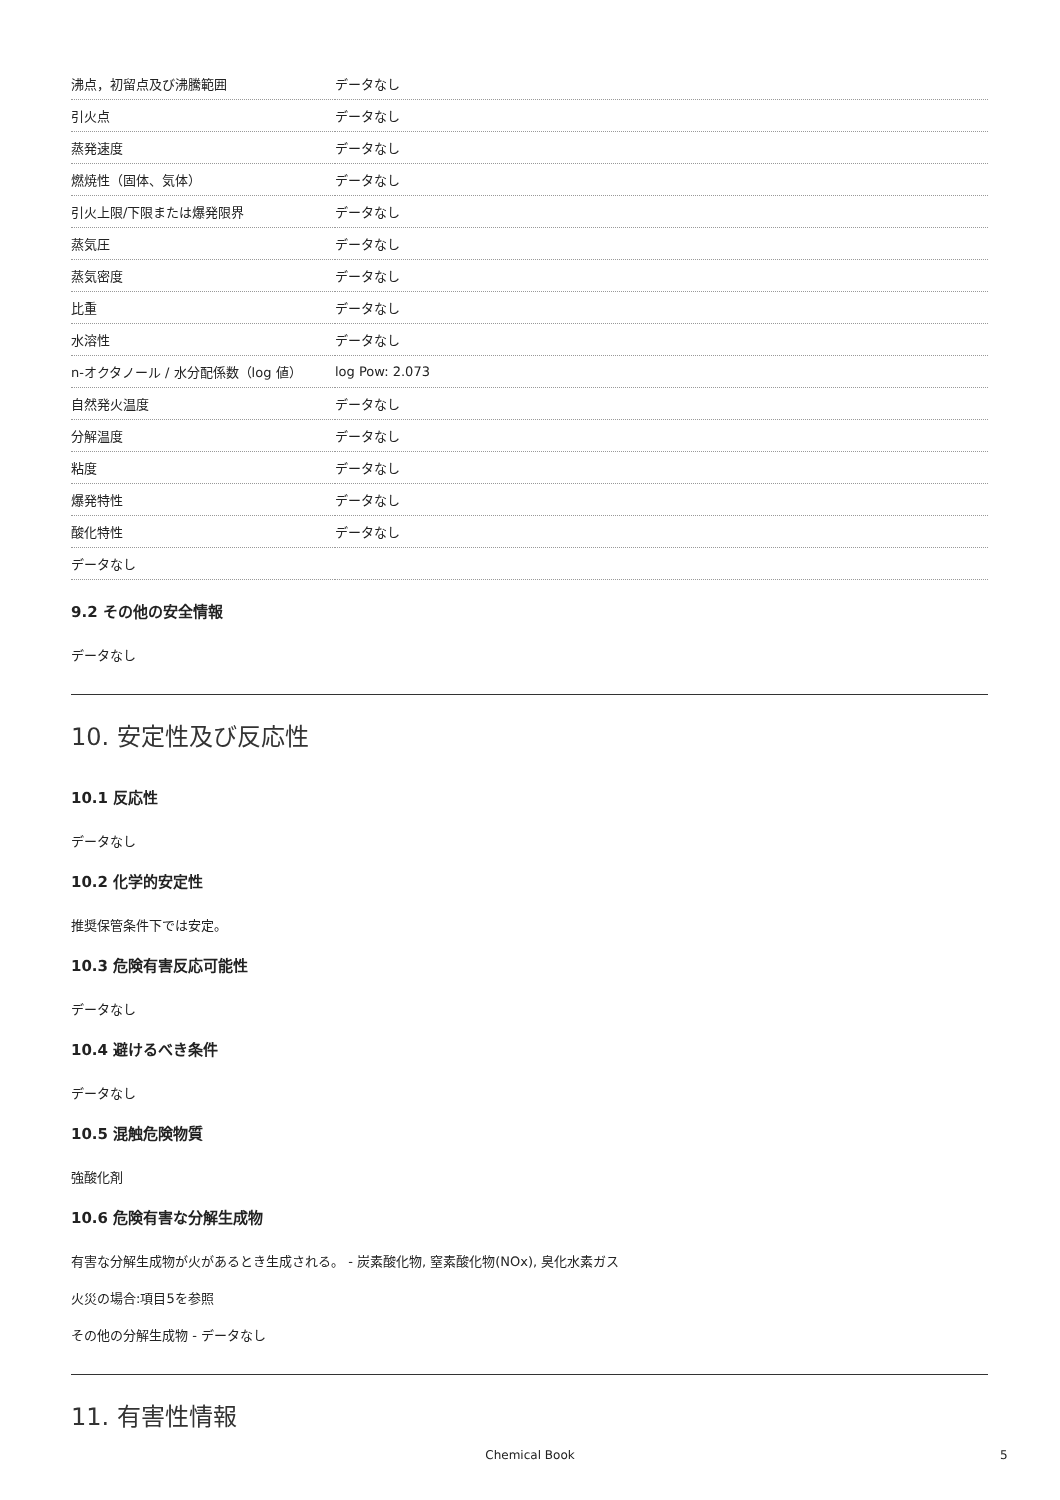| 沸点，初留点及び沸騰範囲 | データなし |
| 引火点 | データなし |
| 蒸発速度 | データなし |
| 燃焼性（固体、気体） | データなし |
| 引火上限/下限または爆発限界 | データなし |
| 蒸気圧 | データなし |
| 蒸気密度 | データなし |
| 比重 | データなし |
| 水溶性 | データなし |
| n-オクタノール / 水分配係数（log 値） | log Pow: 2.073 |
| 自然発火温度 | データなし |
| 分解温度 | データなし |
| 粘度 | データなし |
| 爆発特性 | データなし |
| 酸化特性 | データなし |
| データなし | |
9.2 その他の安全情報
データなし
10. 安定性及び反応性
10.1 反応性
データなし
10.2 化学的安定性
推奨保管条件下では安定。
10.3 危険有害反応可能性
データなし
10.4 避けるべき条件
データなし
10.5 混触危険物質
強酸化剤
10.6 危険有害な分解生成物
有害な分解生成物が火があるとき生成される。 - 炭素酸化物, 窒素酸化物(NOx), 臭化水素ガス
火災の場合:項目5を参照
その他の分解生成物 - データなし
11. 有害性情報
Chemical Book 5